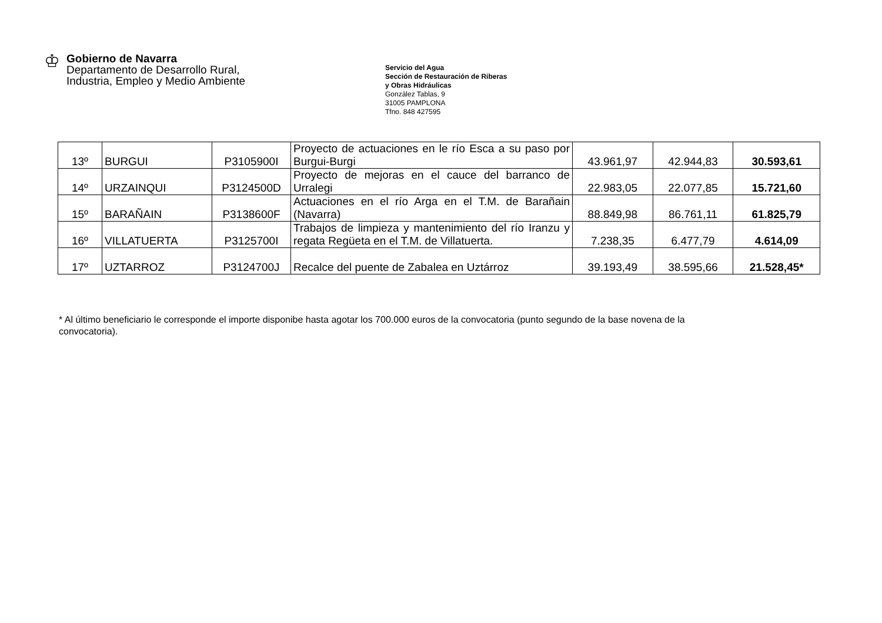♔
Gobierno de Navarra
Departamento de Desarrollo Rural,
Industria, Empleo y Medio Ambiente
Servicio del Agua
Sección de Restauración de Riberas
y Obras Hidráulicas
González Tablas, 9
31005 PAMPLONA
Tfno. 848 427595
| 13º | BURGUI | P3105900I | Proyecto de actuaciones en le río Esca a su paso por Burgui-Burgi | 43.961,97 | 42.944,83 | 30.593,61 |
| 14º | URZAINQUI | P3124500D | Proyecto de mejoras en el cauce del barranco de Urralegi | 22.983,05 | 22.077,85 | 15.721,60 |
| 15º | BARAÑAIN | P3138600F | Actuaciones en el río Arga en el T.M. de Barañain (Navarra) | 88.849,98 | 86.761,11 | 61.825,79 |
| 16º | VILLATUERTA | P3125700I | Trabajos de limpieza y mantenimiento del río Iranzu y regata Regüeta en el T.M. de Villatuerta. | 7.238,35 | 6.477,79 | 4.614,09 |
| 17º | UZTARROZ | P3124700J | Recalce del puente de Zabalea en Uztárroz | 39.193,49 | 38.595,66 | 21.528,45* |
* Al último beneficiario le corresponde el importe disponibe hasta agotar los 700.000 euros de la convocatoria (punto segundo de la base novena de la convocatoria).